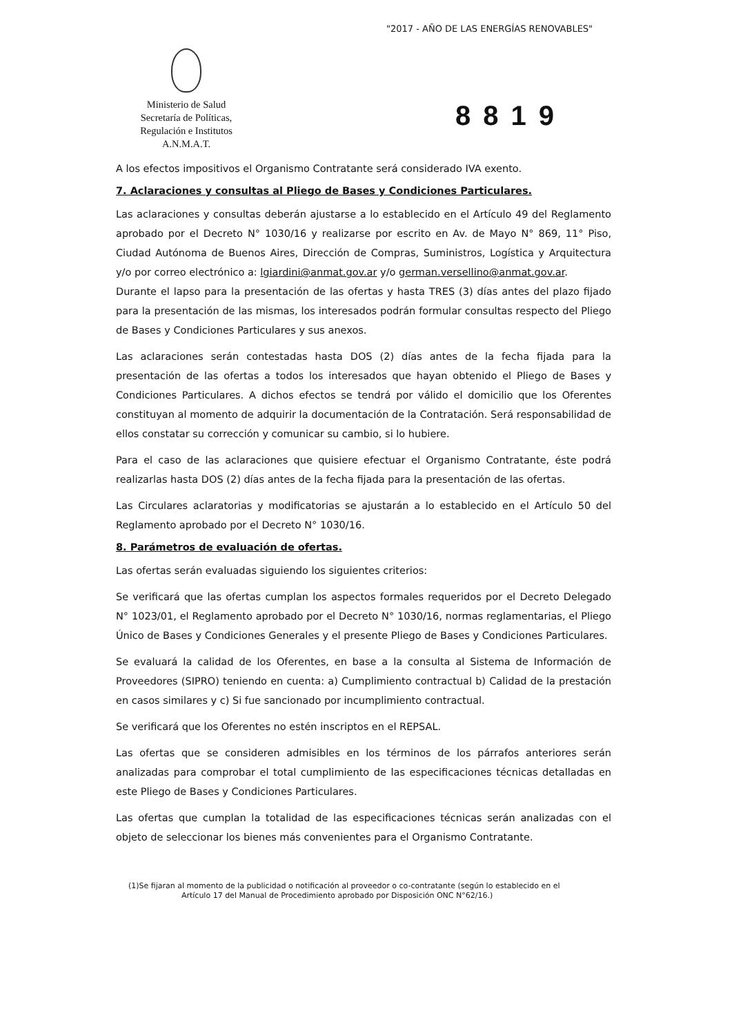"2017 - AÑO DE LAS ENERGÍAS RENOVABLES"
Ministerio de Salud
Secretaría de Políticas,
Regulación e Institutos
A.N.M.A.T.
8819
A los efectos impositivos el Organismo Contratante será considerado IVA exento.
7. Aclaraciones y consultas al Pliego de Bases y Condiciones Particulares.
Las aclaraciones y consultas deberán ajustarse a lo establecido en el Artículo 49 del Reglamento aprobado por el Decreto N° 1030/16 y realizarse por escrito en Av. de Mayo N° 869, 11° Piso, Ciudad Autónoma de Buenos Aires, Dirección de Compras, Suministros, Logística y Arquitectura y/o por correo electrónico a: lgiardini@anmat.gov.ar y/o german.versellino@anmat.gov.ar.
Durante el lapso para la presentación de las ofertas y hasta TRES (3) días antes del plazo fijado para la presentación de las mismas, los interesados podrán formular consultas respecto del Pliego de Bases y Condiciones Particulares y sus anexos.
Las aclaraciones serán contestadas hasta DOS (2) días antes de la fecha fijada para la presentación de las ofertas a todos los interesados que hayan obtenido el Pliego de Bases y Condiciones Particulares. A dichos efectos se tendrá por válido el domicilio que los Oferentes constituyan al momento de adquirir la documentación de la Contratación. Será responsabilidad de ellos constatar su corrección y comunicar su cambio, si lo hubiere.
Para el caso de las aclaraciones que quisiere efectuar el Organismo Contratante, éste podrá realizarlas hasta DOS (2) días antes de la fecha fijada para la presentación de las ofertas.
Las Circulares aclaratorias y modificatorias se ajustarán a lo establecido en el Artículo 50 del Reglamento aprobado por el Decreto N° 1030/16.
8. Parámetros de evaluación de ofertas.
Las ofertas serán evaluadas siguiendo los siguientes criterios:
Se verificará que las ofertas cumplan los aspectos formales requeridos por el Decreto Delegado N° 1023/01, el Reglamento aprobado por el Decreto N° 1030/16, normas reglamentarias, el Pliego Único de Bases y Condiciones Generales y el presente Pliego de Bases y Condiciones Particulares.
Se evaluará la calidad de los Oferentes, en base a la consulta al Sistema de Información de Proveedores (SIPRO) teniendo en cuenta: a) Cumplimiento contractual b) Calidad de la prestación en casos similares y c) Si fue sancionado por incumplimiento contractual.
Se verificará que los Oferentes no estén inscriptos en el REPSAL.
Las ofertas que se consideren admisibles en los términos de los párrafos anteriores serán analizadas para comprobar el total cumplimiento de las especificaciones técnicas detalladas en este Pliego de Bases y Condiciones Particulares.
Las ofertas que cumplan la totalidad de las especificaciones técnicas serán analizadas con el objeto de seleccionar los bienes más convenientes para el Organismo Contratante.
(1)Se fijaran al momento de la publicidad o notificación al proveedor o co-contratante (según lo establecido en el
Artículo 17 del Manual de Procedimiento aprobado por Disposición ONC N°62/16.)